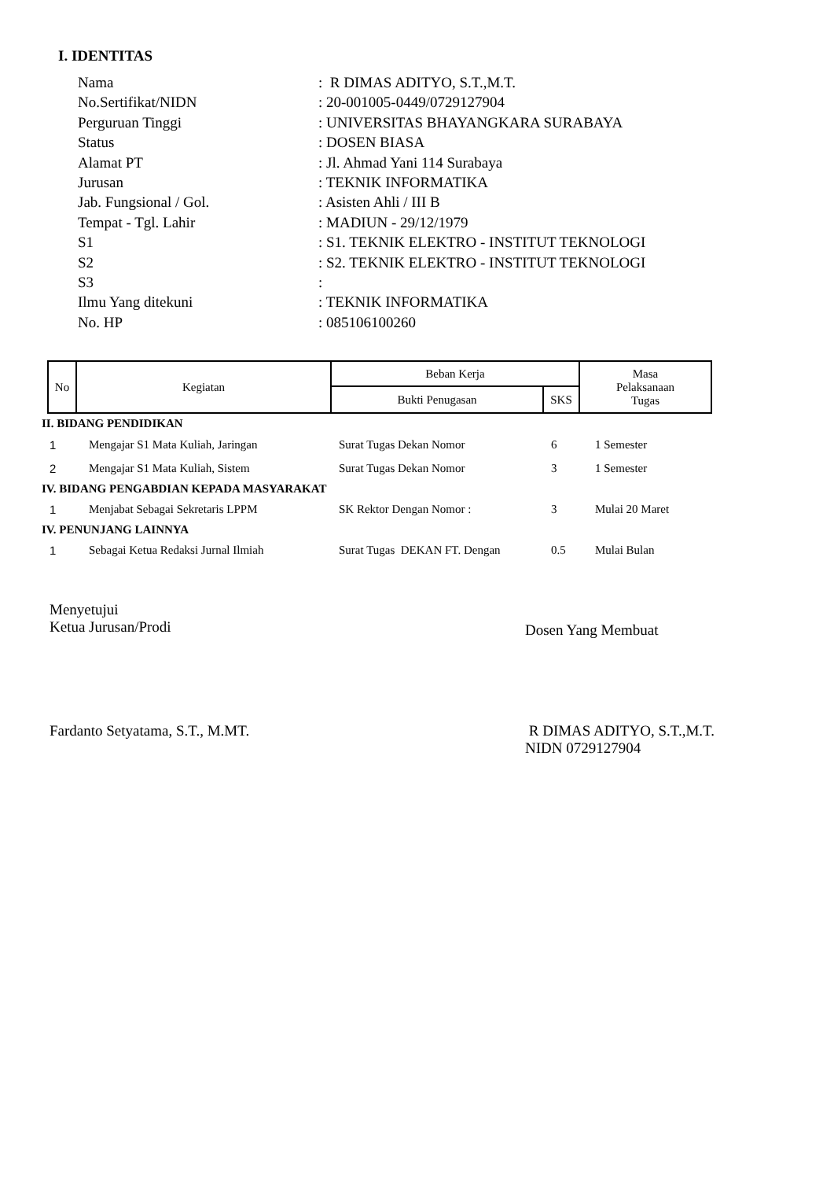I. IDENTITAS
| Nama | : R DIMAS ADITYO, S.T.,M.T. |
| No.Sertifikat/NIDN | : 20-001005-0449/0729127904 |
| Perguruan Tinggi | : UNIVERSITAS BHAYANGKARA SURABAYA |
| Status | : DOSEN BIASA |
| Alamat PT | : Jl. Ahmad Yani 114 Surabaya |
| Jurusan | : TEKNIK INFORMATIKA |
| Jab. Fungsional / Gol. | : Asisten Ahli / III B |
| Tempat - Tgl. Lahir | : MADIUN - 29/12/1979 |
| S1 | : S1. TEKNIK ELEKTRO - INSTITUT TEKNOLOGI |
| S2 | : S2. TEKNIK ELEKTRO - INSTITUT TEKNOLOGI |
| S3 | : |
| Ilmu Yang ditekuni | : TEKNIK INFORMATIKA |
| No. HP | : 085106100260 |
| No | Kegiatan | Beban Kerja | | Masa Pelaksanaan Tugas |
| --- | --- | --- | --- | --- |
| | | Bukti Penugasan | SKS | |
| II. BIDANG PENDIDIKAN | | | | |
| 1 | Mengajar S1 Mata Kuliah, Jaringan | Surat Tugas Dekan Nomor | 6 | 1 Semester |
| 2 | Mengajar S1 Mata Kuliah, Sistem | Surat Tugas Dekan Nomor | 3 | 1 Semester |
| IV. BIDANG PENGABDIAN KEPADA MASYARAKAT | | | | |
| 1 | Menjabat Sebagai Sekretaris LPPM | SK Rektor Dengan Nomor : | 3 | Mulai 20 Maret |
| IV. PENUNJANG LAINNYA | | | | |
| 1 | Sebagai Ketua Redaksi Jurnal Ilmiah | Surat Tugas DEKAN FT. Dengan | 0.5 | Mulai Bulan |
Menyetujui
Ketua Jurusan/Prodi
Fardanto Setyatama, S.T., M.MT.
Dosen Yang Membuat
R DIMAS ADITYO, S.T.,M.T.
NIDN 0729127904